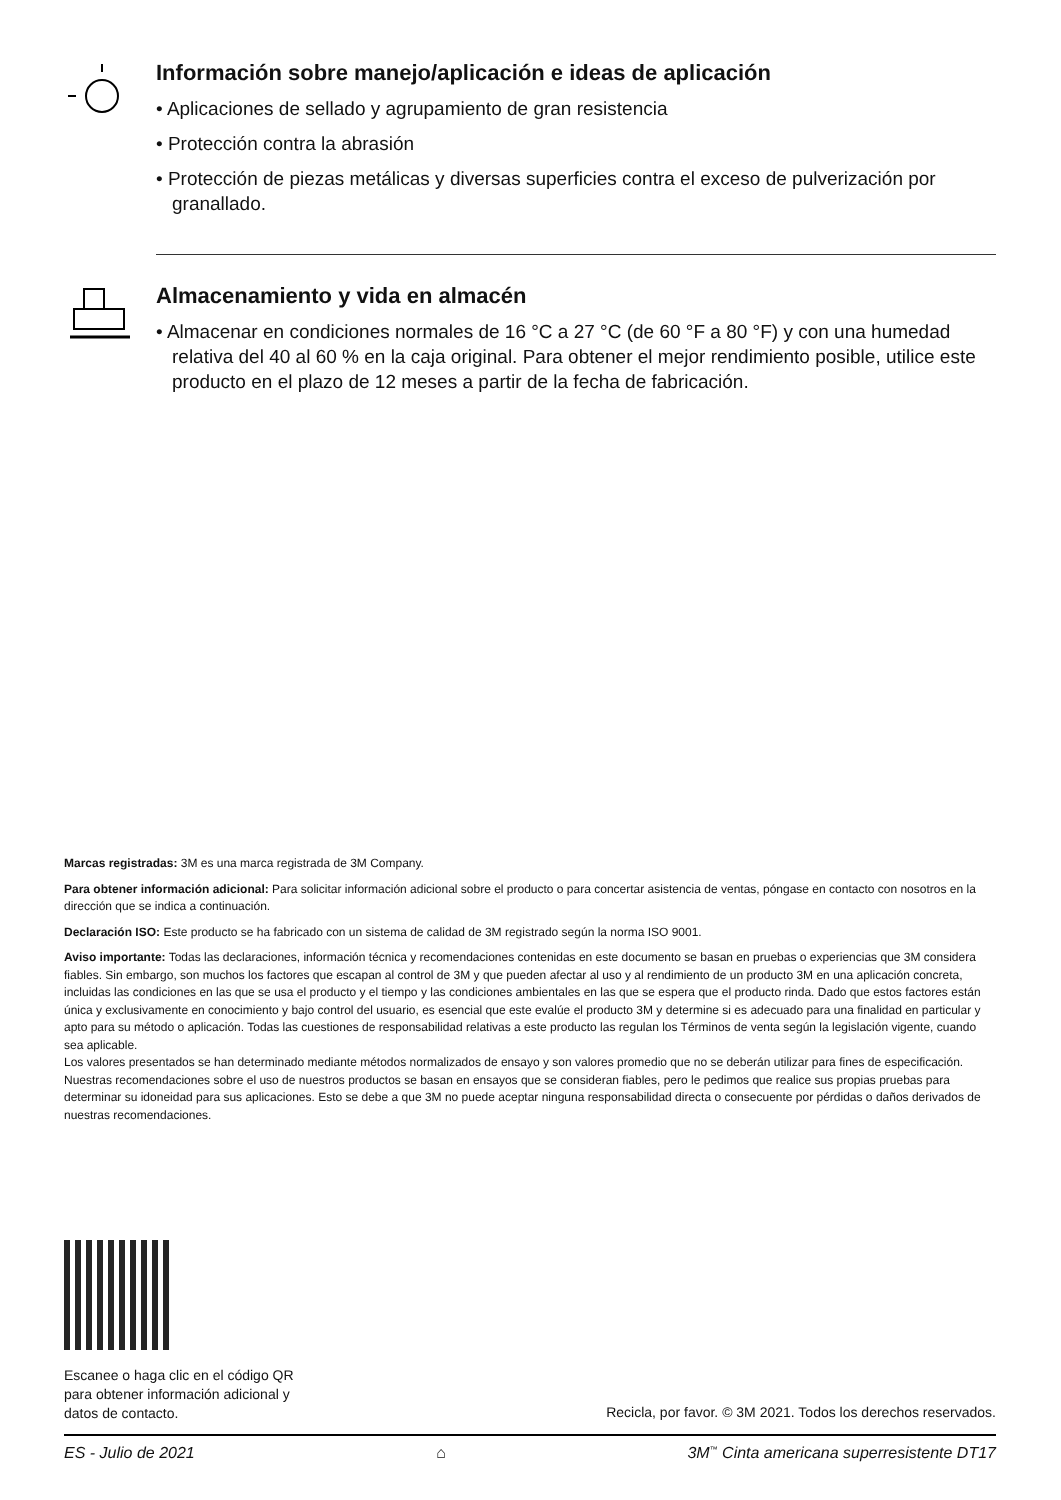Información sobre manejo/aplicación e ideas de aplicación
• Aplicaciones de sellado y agrupamiento de gran resistencia
• Protección contra la abrasión
• Protección de piezas metálicas y diversas superficies contra el exceso de pulverización por granallado.
Almacenamiento y vida en almacén
• Almacenar en condiciones normales de 16 °C a 27 °C (de 60 °F a 80 °F) y con una humedad relativa del 40 al 60 % en la caja original. Para obtener el mejor rendimiento posible, utilice este producto en el plazo de 12 meses a partir de la fecha de fabricación.
Marcas registradas: 3M es una marca registrada de 3M Company.
Para obtener información adicional: Para solicitar información adicional sobre el producto o para concertar asistencia de ventas, póngase en contacto con nosotros en la dirección que se indica a continuación.
Declaración ISO: Este producto se ha fabricado con un sistema de calidad de 3M registrado según la norma ISO 9001.
Aviso importante: Todas las declaraciones, información técnica y recomendaciones contenidas en este documento se basan en pruebas o experiencias que 3M considera fiables. Sin embargo, son muchos los factores que escapan al control de 3M y que pueden afectar al uso y al rendimiento de un producto 3M en una aplicación concreta, incluidas las condiciones en las que se usa el producto y el tiempo y las condiciones ambientales en las que se espera que el producto rinda. Dado que estos factores están única y exclusivamente en conocimiento y bajo control del usuario, es esencial que este evalúe el producto 3M y determine si es adecuado para una finalidad en particular y apto para su método o aplicación. Todas las cuestiones de responsabilidad relativas a este producto las regulan los Términos de venta según la legislación vigente, cuando sea aplicable.
Los valores presentados se han determinado mediante métodos normalizados de ensayo y son valores promedio que no se deberán utilizar para fines de especificación. Nuestras recomendaciones sobre el uso de nuestros productos se basan en ensayos que se consideran fiables, pero le pedimos que realice sus propias pruebas para determinar su idoneidad para sus aplicaciones. Esto se debe a que 3M no puede aceptar ninguna responsabilidad directa o consecuente por pérdidas o daños derivados de nuestras recomendaciones.
Escanee o haga clic en el código QR
para obtener información adicional y
datos de contacto.
Recicla, por favor. © 3M 2021. Todos los derechos reservados.
ES - Julio de 2021 ⌂ 3M<sup>™</sup> Cinta americana superresistente DT17